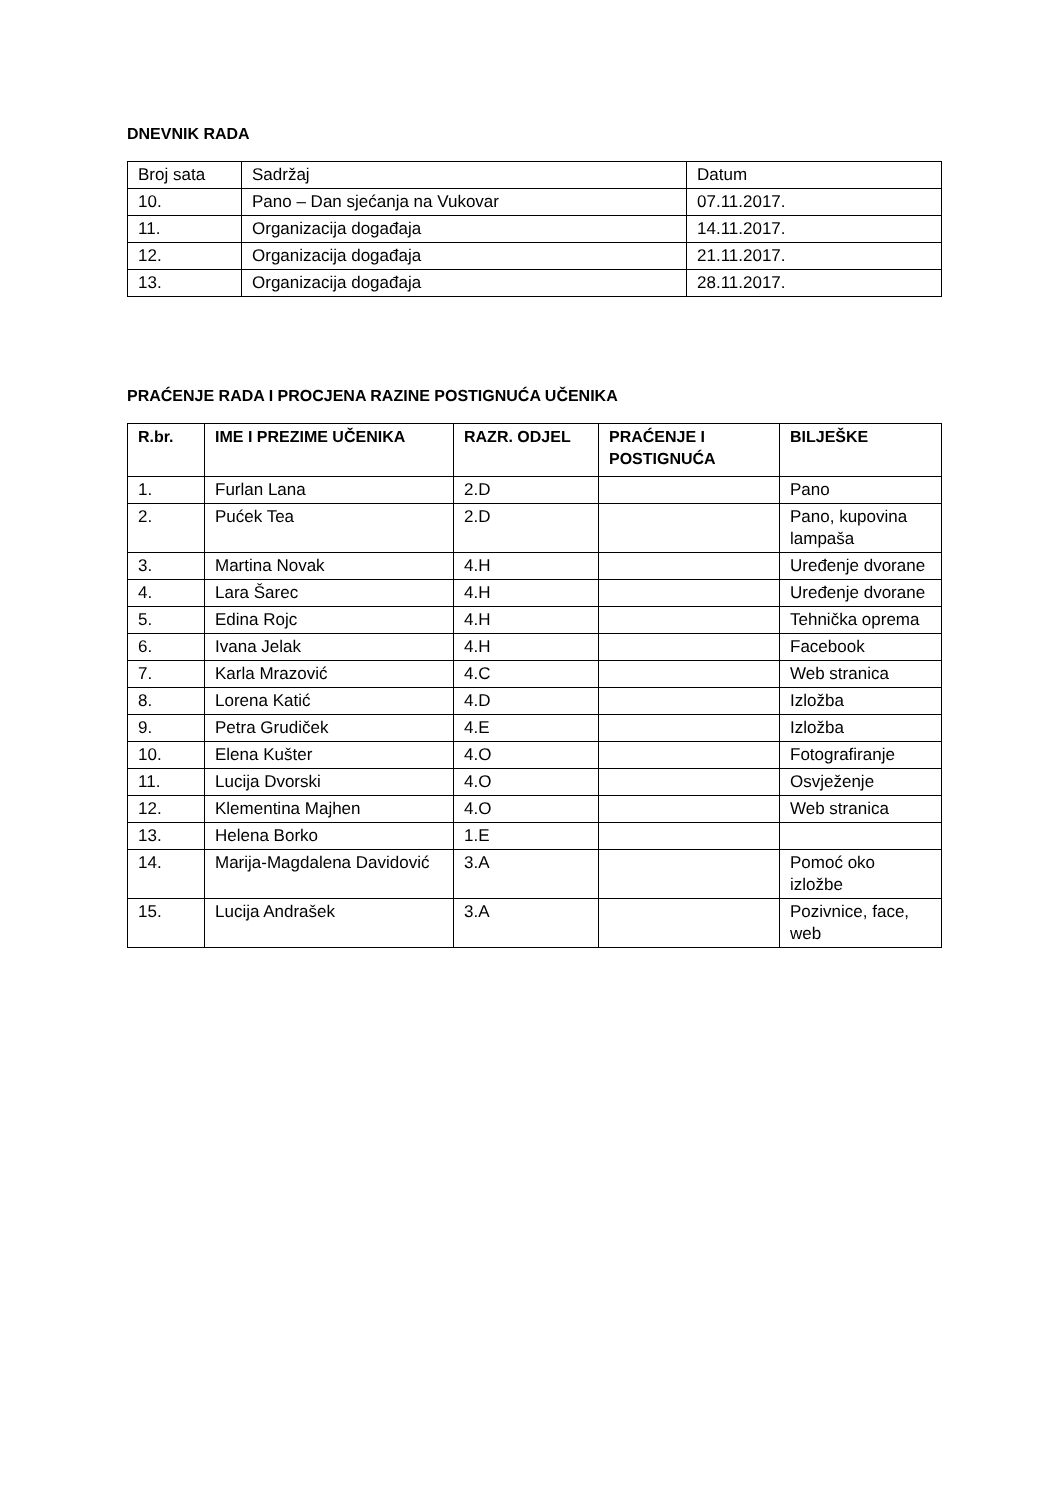DNEVNIK RADA
| Broj sata | Sadržaj | Datum |
| 10. | Pano – Dan sjećanja na Vukovar | 07.11.2017. |
| 11. | Organizacija događaja | 14.11.2017. |
| 12. | Organizacija događaja | 21.11.2017. |
| 13. | Organizacija događaja | 28.11.2017. |
PRAĆENJE RADA I PROCJENA RAZINE POSTIGNUĆA UČENIKA
| R.br. | IME I PREZIME UČENIKA | RAZR. ODJEL | PRAĆENJE I POSTIGNUĆA | BILJEŠKE |
| --- | --- | --- | --- | --- |
| 1. | Furlan Lana | 2.D | | Pano |
| 2. | Pućek Tea | 2.D | | Pano, kupovina lampaša |
| 3. | Martina Novak | 4.H | | Uređenje dvorane |
| 4. | Lara Šarec | 4.H | | Uređenje dvorane |
| 5. | Edina Rojc | 4.H | | Tehnička oprema |
| 6. | Ivana Jelak | 4.H | | Facebook |
| 7. | Karla Mrazović | 4.C | | Web stranica |
| 8. | Lorena Katić | 4.D | | Izložba |
| 9. | Petra Grudiček | 4.E | | Izložba |
| 10. | Elena Kušter | 4.O | | Fotografiranje |
| 11. | Lucija Dvorski | 4.O | | Osvježenje |
| 12. | Klementina Majhen | 4.O | | Web stranica |
| 13. | Helena Borko | 1.E | | |
| 14. | Marija-Magdalena Davidović | 3.A | | Pomoć oko izložbe |
| 15. | Lucija Andrašek | 3.A | | Pozivnice, face, web |